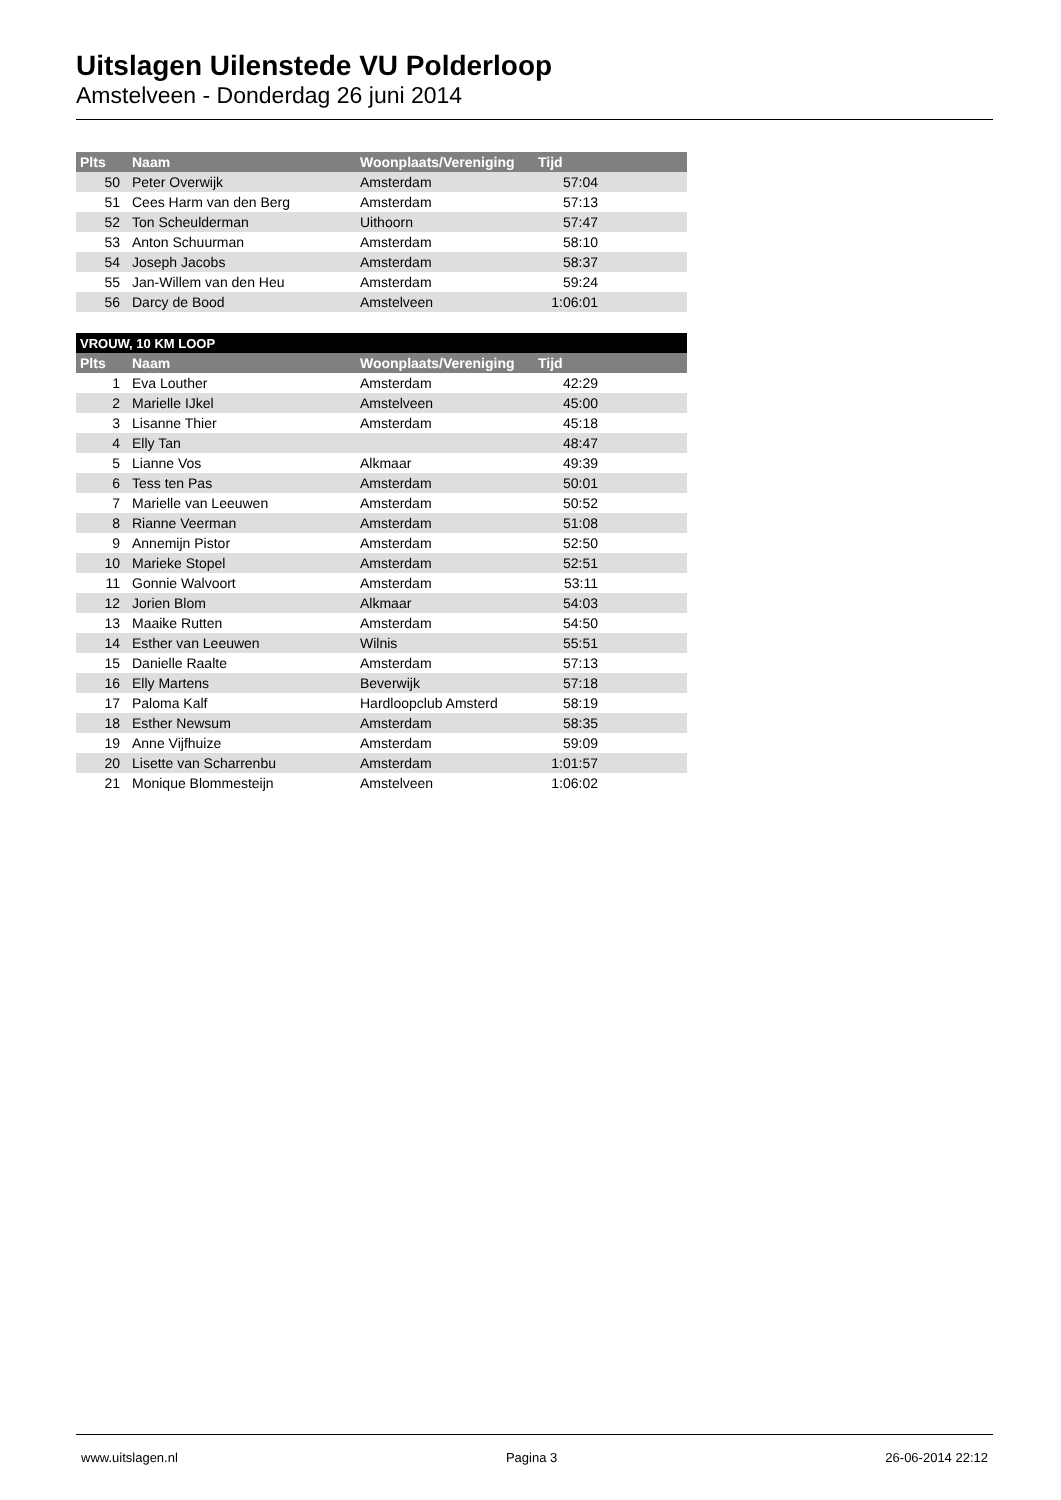Uitslagen Uilenstede VU Polderloop
Amstelveen - Donderdag 26 juni 2014
| Plts | Naam | Woonplaats/Vereniging | Tijd | |
| --- | --- | --- | --- | --- |
| 50 | Peter Overwijk | Amsterdam | 57:04 | |
| 51 | Cees Harm van den Berg | Amsterdam | 57:13 | |
| 52 | Ton Scheulderman | Uithoorn | 57:47 | |
| 53 | Anton Schuurman | Amsterdam | 58:10 | |
| 54 | Joseph Jacobs | Amsterdam | 58:37 | |
| 55 | Jan-Willem van den Heu | Amsterdam | 59:24 | |
| 56 | Darcy de Bood | Amstelveen | 1:06:01 | |
| VROUW, 10 KM LOOP | | | | |
| --- | --- | --- | --- | --- |
| Plts | Naam | Woonplaats/Vereniging | Tijd | |
| 1 | Eva Louther | Amsterdam | 42:29 | |
| 2 | Marielle IJkel | Amstelveen | 45:00 | |
| 3 | Lisanne Thier | Amsterdam | 45:18 | |
| 4 | Elly Tan | | 48:47 | |
| 5 | Lianne Vos | Alkmaar | 49:39 | |
| 6 | Tess ten Pas | Amsterdam | 50:01 | |
| 7 | Marielle van Leeuwen | Amsterdam | 50:52 | |
| 8 | Rianne Veerman | Amsterdam | 51:08 | |
| 9 | Annemijn Pistor | Amsterdam | 52:50 | |
| 10 | Marieke Stopel | Amsterdam | 52:51 | |
| 11 | Gonnie Walvoort | Amsterdam | 53:11 | |
| 12 | Jorien Blom | Alkmaar | 54:03 | |
| 13 | Maaike Rutten | Amsterdam | 54:50 | |
| 14 | Esther van Leeuwen | Wilnis | 55:51 | |
| 15 | Danielle Raalte | Amsterdam | 57:13 | |
| 16 | Elly Martens | Beverwijk | 57:18 | |
| 17 | Paloma Kalf | Hardloopclub Amsterd | 58:19 | |
| 18 | Esther Newsum | Amsterdam | 58:35 | |
| 19 | Anne Vijfhuize | Amsterdam | 59:09 | |
| 20 | Lisette van Scharrenbu | Amsterdam | 1:01:57 | |
| 21 | Monique Blommesteijn | Amstelveen | 1:06:02 | |
www.uitslagen.nl Pagina 3 26-06-2014 22:12